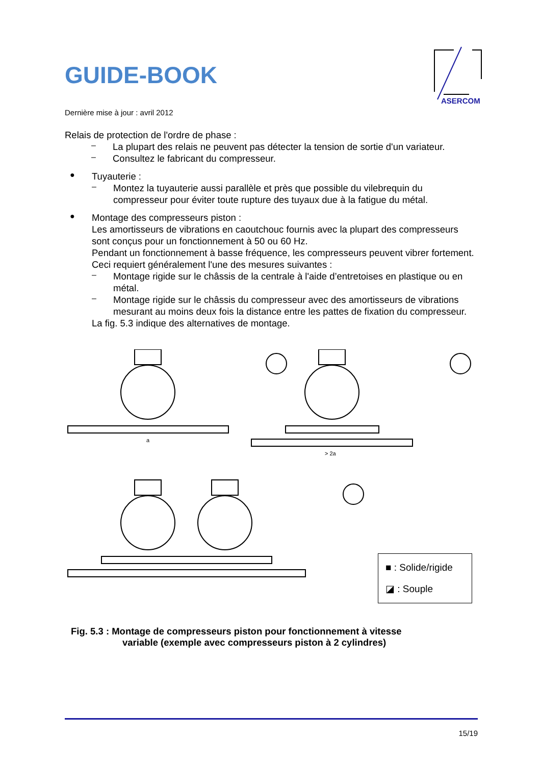ASERCOM
GUIDE-BOOK
Dernière mise à jour : avril 2012
Relais de protection de l'ordre de phase :
–
La plupart des relais ne peuvent pas détecter la tension de sortie d'un variateur.
–
Consultez le fabricant du compresseur.
●
Tuyauterie :
–
Montez la tuyauterie aussi parallèle et près que possible du vilebrequin du compresseur pour éviter toute rupture des tuyaux due à la fatigue du métal.
●
Montage des compresseurs piston :
Les amortisseurs de vibrations en caoutchouc fournis avec la plupart des compresseurs sont conçus pour un fonctionnement à 50 ou 60 Hz.
Pendant un fonctionnement à basse fréquence, les compresseurs peuvent vibrer fortement.
Ceci requiert généralement l'une des mesures suivantes :
–
Montage rigide sur le châssis de la centrale à l'aide d’entretoises en plastique ou en métal.
–
Montage rigide sur le châssis du compresseur avec des amortisseurs de vibrations mesurant au moins deux fois la distance entre les pattes de fixation du compresseur.
La fig. 5.3 indique des alternatives de montage.
a
> 2a
■ : Solide/rigide
◪ : Souple
Fig. 5.3 : Montage de compresseurs piston pour fonctionnement à vitesse
variable (exemple avec compresseurs piston à 2 cylindres)
15/19